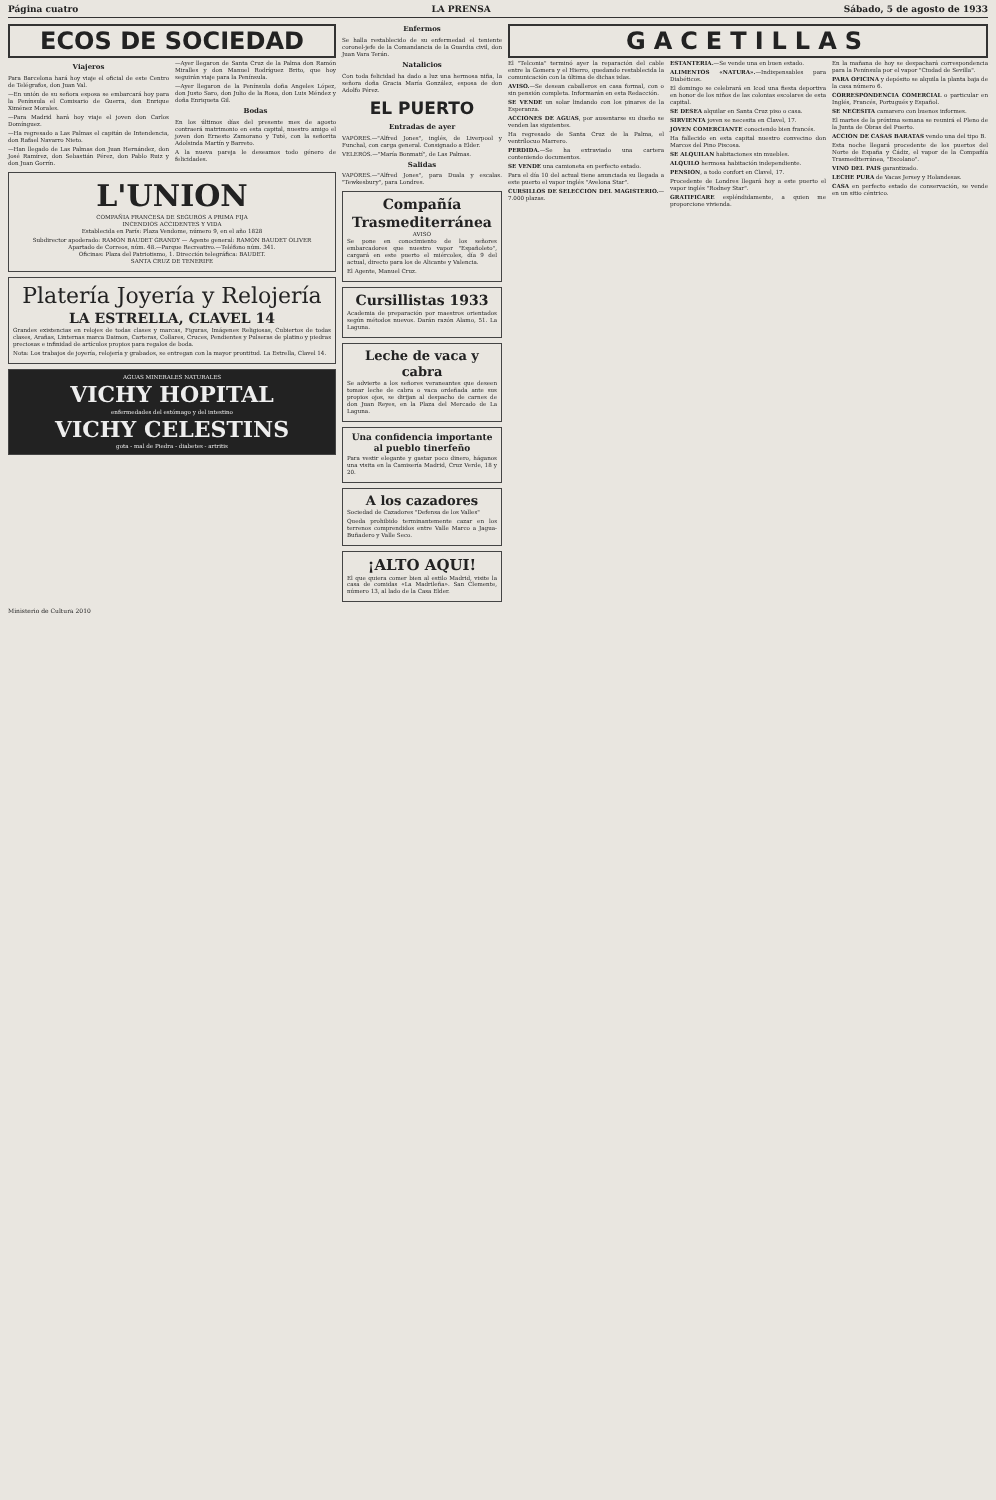Página cuatro LA PRENSA Sábado, 5 de agosto de 1933
ECOS DE SOCIEDAD
Viajeros
Para Barcelona hará hoy viaje el oficial de este Centro de Telégrafos, don Juan Val.
—En unión de su señora esposa se embarcará hoy para la Península el Comisario de Guerra, don Enrique Ximénez Morales.
—Para Madrid hará hoy viaje el joven don Carlos Domínguez.
—Ha regresado a Las Palmas el capitán de Intendencia, don Rafael Navarro Nieto.
—Han llegado de Las Palmas don Juan Hernández, don José Ramírez, don Sebastián Pérez, don Pablo Ruiz y don Juan Gorrín.
—Ayer llegaron de Santa Cruz de la Palma don Ramón Miralles y don Manuel Rodríguez Brito, que hoy seguirán viaje para la Península.
—Ayer llegaron de la Península doña Angeles López, don Justo Saro, don Julio de la Rosa, don Luis Méndez y doña Enriqueta Gil.
Bodas
En los últimos días del presente mes de agosto contraerá matrimonio en esta capital, nuestro amigo el joven don Ernesto Zamorano y Tuté, con la señorita Adolsinda Martín y Barreto.
A la nueva pareja le deseamos todo género de felicidades.
L'UNION
COMPAÑIA FRANCESA DE SEGUROS A PRIMA FIJA
INCENDIOS ACCIDENTES Y VIDA
Establecida en París: Plaza Vendome, número 9, en el año 1828
Subdirector apoderado: RAMON BAUDET GRANDY — Agente general: RAMON BAUDET OLIVER
Apartado de Correos, núm. 48.—Parque Recreativo.—Teléfono núm. 341.
Oficinas: Plaza del Patriotismo, 1. Dirección telegráfica: BAUDET.
SANTA CRUZ DE TENERIFE
Platería Joyería y Relojería
LA ESTRELLA, CLAVEL 14
Grandes existencias en relojes de todas clases y marcas, Figuras, Imágenes Religiosas, Cubiertos de todas clases, Arañas, Linternas marca Daimon, Carteras, Collares, Cruces, Pendientes y Pulseras de platino y piedras preciosas e infinidad de artículos propios para regalos de boda.
Nota: Los trabajos de joyería, relojería y grabados, se entregan con la mayor prontitud. La Estrella, Clavel 14.
AGUAS MINERALES NATURALES
VICHY HOPITAL
enfermedades del estómago y del intestino
VICHY CELESTINS
gota - mal de Piedra - diabetes - artritis
Enfermos
Se halla restablecido de su enfermedad el teniente coronel-jefe de la Comandancia de la Guardia civil, don Juan Vara Terán.
Natalicios
Con toda felicidad ha dado a luz una hermosa niña, la señora doña Gracia María González, esposa de don Adolfo Pérez.
EL PUERTO
Entradas de ayer
VAPORES.—"Alfred Jones", inglés, de Liverpool y Funchal, con carga general. Consignado a Elder.
VELEROS.—"María Bonmatí", de Las Palmas.
Salidas
VAPORES.—"Alfred Jones", para Duala y escalas. "Tewkesbury", para Londres.
Compañía Trasmediterránea
AVISO
Se pone en conocimiento de los señores embarcadores que nuestro vapor "Españoleto", cargará en este puerto el miércoles, día 9 del actual, directo para los de Alicante y Valencia.
El Agente, Manuel Cruz.
Cursillistas 1933
Academia de preparación por maestros orientados según métodos nuevos. Darán razón Alamo, 51. La Laguna.
Leche de vaca y cabra
Se advierte a los señores veraneantes que deseen tomar leche de cabra o vaca ordeñada ante sus propios ojos, se dirijan al despacho de carnes de don Juan Reyes, en la Plaza del Mercado de La Laguna.
Una confidencia importante al pueblo tinerfeño
Para vestir elegante y gastar poco dinero, háganos una visita en la Camisería Madrid, Cruz Verde, 18 y 20.
A los cazadores
Sociedad de Cazadores "Defensa de los Valles"
Queda prohibido terminantemente cazar en los terrenos comprendidos entre Valle Marco a Jagua-Buñadero y Valle Seco.
¡ALTO AQUI!
El que quiera comer bien al estilo Madrid, visite la casa de comidas «La Madrileña». San Clemente, número 13, al lado de la Casa Elder.
GACETILLAS
El "Telconia" terminó ayer la reparación del cable entre la Gomera y el Hierro, quedando restablecida la comunicación con la última de dichas islas.
AVISO.—Se desean caballeros en casa formal, con o sin pensión completa. Informarán en esta Redacción.
SE VENDE un solar lindando con los pinares de la Esperanza.
ACCIONES DE AGUAS, por ausentarse su dueño se venden las siguientes.
Ha regresado de Santa Cruz de la Palma, el ventrílocuo Marrero.
PERDIDA.—Se ha extraviado una cartera conteniendo documentos.
SE VENDE una camioneta en perfecto estado.
Para el día 10 del actual tiene anunciada su llegada a este puerto el vapor inglés "Avelona Star".
CURSILLOS DE SELECCION DEL MAGISTERIO.—7.000 plazas.
ESTANTERIA.—Se vende una en buen estado.
ALIMENTOS «NATURA».—Indispensables para Diabéticos.
El domingo se celebrará en Icod una fiesta deportiva en honor de los niños de las colonias escolares de esta capital.
SE DESEA alquilar en Santa Cruz piso o casa.
SIRVIENTA joven se necesita en Clavel, 17.
JOVEN COMERCIANTE conociendo bien francés.
Ha fallecido en esta capital nuestro convecino don Marcos del Pino Piscosa.
SE ALQUILAN habitaciones sin muebles.
ALQUILO hermosa habitación independiente.
PENSION, a todo confort en Clavel, 17.
Procedente de Londres llegará hoy a este puerto el vapor inglés "Rodney Star".
GRATIFICARE espléndidamente, a quien me proporcione vivienda.
En la mañana de hoy se despachará correspondencia para la Península por el vapor "Ciudad de Sevilla".
PARA OFICINA y depósito se alquila la planta baja de la casa número 6.
CORRESPONDENCIA COMERCIAL o particular en Inglés, Francés, Portugués y Español.
SE NECESITA camarero con buenos informes.
El martes de la próxima semana se reunirá el Pleno de la Junta de Obras del Puerto.
ACCION DE CASAS BARATAS vendo una del tipo B.
Esta noche llegará procedente de los puertos del Norte de España y Cádiz, el vapor de la Compañía Trasmediterránea, "Escolano".
VINO DEL PAIS garantizado.
LECHE PURA de Vacas Jersey y Holandesas.
CASA en perfecto estado de conservación, se vende en un sitio céntrico.
Ministerio de Cultura 2010